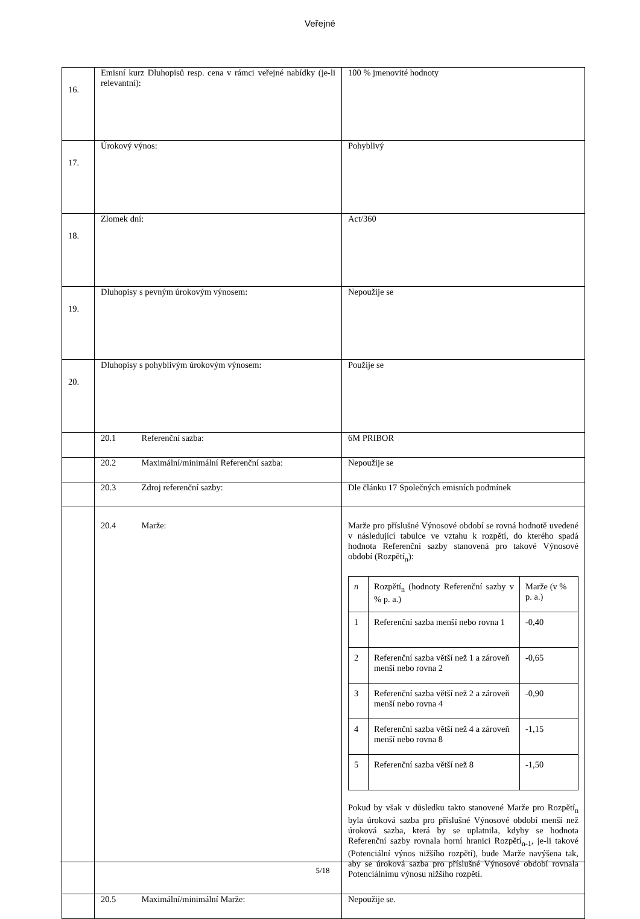Veřejné
| 16. | Emisní kurz Dluhopisů resp. cena v rámci veřejné nabídky (je-li relevantní): | 100 % jmenovité hodnoty |
| 17. | Úrokový výnos: | Pohyblivý |
| 18. | Zlomek dní: | Act/360 |
| 19. | Dluhopisy s pevným úrokovým výnosem: | Nepoužije se |
| 20. | Dluhopisy s pohyblivým úrokovým výnosem: | Použije se |
| | 20.1 Referenční sazba: | 6M PRIBOR |
| | 20.2 Maximální/minimální Referenční sazba: | Nepoužije se |
| | 20.3 Zdroj referenční sazby: | Dle článku 17 Společných emisních podmínek |
| | 20.4 Marže: | Marže pro příslušné Výnosové období se rovná hodnotě uvedené v následující tabulce ve vztahu k rozpětí, do kterého spadá hodnota Referenční sazby stanovená pro takové Výnosové období (Rozpětí<sub>n</sub>): / n / Rozpětí<sub>n</sub> (hodnoty Referenční sazby v % p. a.) / Marže (v % p. a.) / / 1 / Referenční sazba menší nebo rovna 1 / -0,40 / / 2 / Referenční sazba větší než 1 a zároveň menší nebo rovna 2 / -0,65 / / 3 / Referenční sazba větší než 2 a zároveň menší nebo rovna 4 / -0,90 / / 4 / Referenční sazba větší než 4 a zároveň menší nebo rovna 8 / -1,15 / / 5 / Referenční sazba větší než 8 / -1,50 / Pokud by však v důsledku takto stanovené Marže pro Rozpětí<sub>n</sub> byla úroková sazba pro příslušné Výnosové období menší než úroková sazba, která by se uplatnila, kdyby se hodnota Referenční sazby rovnala horní hranici Rozpětí<sub>n-1</sub>, je-li takové (Potenciální výnos nižšího rozpětí), bude Marže navýšena tak, aby se úroková sazba pro příslušné Výnosové období rovnala Potenciálnímu výnosu nižšího rozpětí. |
| | 20.5 Maximální/minimální Marže: | Nepoužije se. |
5/18